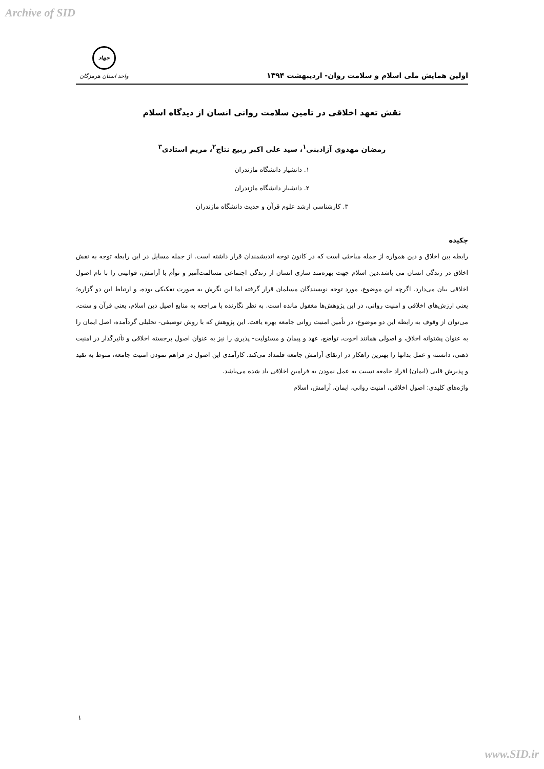Archive of SID
اولین همایش ملی اسلام و سلامت روان- اردیبهشت ۱۳۹۴
جهاد
واحد استان هرمزگان
نقش تعهد اخلاقی در تامین سلامت روانی انسان از دیدگاه اسلام
رمضان مهدوی آزادبنی<sup>۱</sup>، سید علی اکبر ربیع نتاج<sup>۲</sup>، مریم استادی<sup>۳</sup>
۱. دانشیار دانشگاه مازندران
۲. دانشیار دانشگاه مازندران
۳. کارشناسی ارشد علوم قرآن و حدیث دانشگاه مازندران
چکیده
رابطه بین اخلاق و دین همواره از جمله مباحثی است که در کانون توجه اندیشمندان قرار داشته است. از جمله مسایل در این رابطه توجه به نقش اخلاق در زندگی انسان می باشد.دین اسلام جهت بهره‌مند سازی انسان از زندگی اجتماعی مسالمت‌آمیز و توأم با آرامش، قوانینی را با نام اصول اخلاقی بیان می‌دارد. اگرچه این موضوع، مورد توجه نویسندگان مسلمان قرار گرفته اما این نگرش به صورت تفکیکی بوده، و ارتباط این دو گزاره؛ یعنی ارزش‌های اخلاقی و امنیت روانی، در این پژوهش‌ها مغفول مانده است. به نظر نگارنده با مراجعه به منابع اصیل دین اسلام، یعنی قرآن و سنت، می‌توان از وقوف به رابطه این دو موضوع، در تأمین امنیت روانی جامعه بهره یافت. این پژوهش که با روش توصیفی- تحلیلی گردآمده، اصل ایمان را به عنوان پشتوانه اخلاق، و اصولی همانند اخوت، تواضع، عهد و پیمان و مسئولیت- پذیری را نیز به عنوان اصول برجسته اخلاقی و تأثیرگذار در امنیت ذهنی، دانسته و عمل بدانها را بهترین راهکار در ارتقای آرامش جامعه قلمداد می‌کند. کارآمدی این اصول در فراهم نمودن امنیت جامعه، منوط به تقید و پذیرش قلبی (ایمان) افراد جامعه نسبت به عمل نمودن به فرامین اخلاقی یاد شده می‌باشد.
واژه‌های کلیدی: اصول اخلاقی، امنیت روانی، ایمان، آرامش، اسلام
۱
www.SID.ir